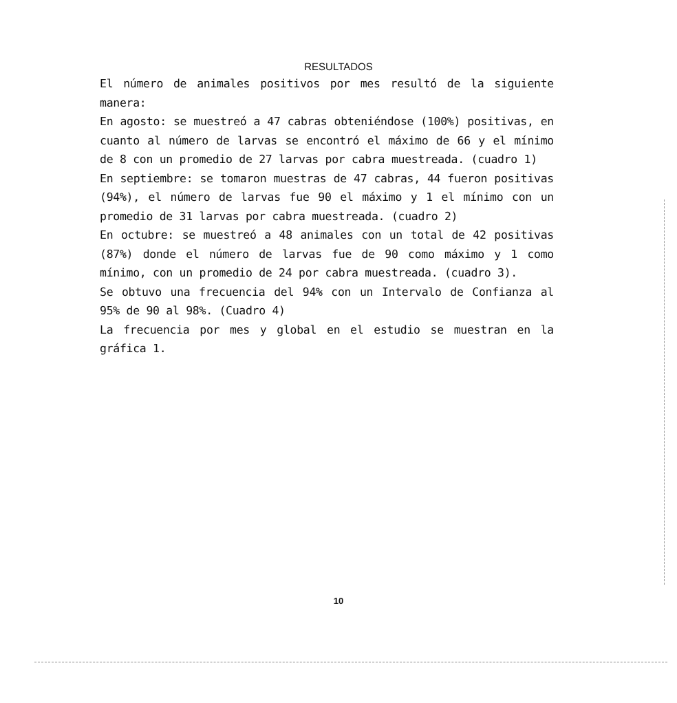RESULTADOS
El número de animales positivos por mes resultó de la siguiente manera:
En agosto: se muestreó a 47 cabras obteniéndose (100%) positivas, en cuanto al número de larvas se encontró el máximo de 66 y el mínimo de 8 con un promedio de 27 larvas por cabra muestreada. (cuadro 1)
En septiembre: se tomaron muestras de 47 cabras, 44 fueron positivas (94%), el número de larvas fue 90 el máximo y 1 el mínimo con un promedio de 31 larvas por cabra muestreada. (cuadro 2)
En octubre: se muestreó a 48 animales con un total de 42 positivas (87%) donde el número de larvas fue de 90 como máximo y 1 como mínimo, con un promedio de 24 por cabra muestreada. (cuadro 3).
Se obtuvo una frecuencia del 94% con un Intervalo de Confianza al 95% de 90 al 98%. (Cuadro 4)
La frecuencia por mes y global en el estudio se muestran en la gráfica 1.
10